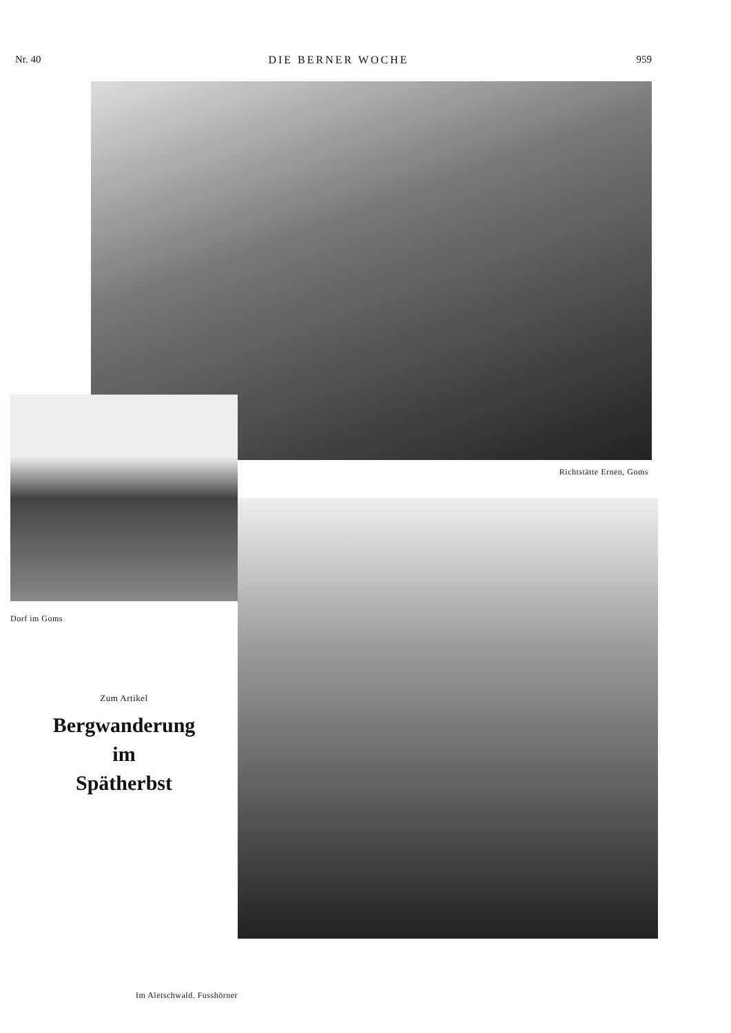Nr. 40 DIE BERNER WOCHE 959
Richtstätte Ernen, Goms
Dorf im Goms
Zum Artikel
Bergwanderung
im
Spätherbst
Im Aletschwald. Fusshörner